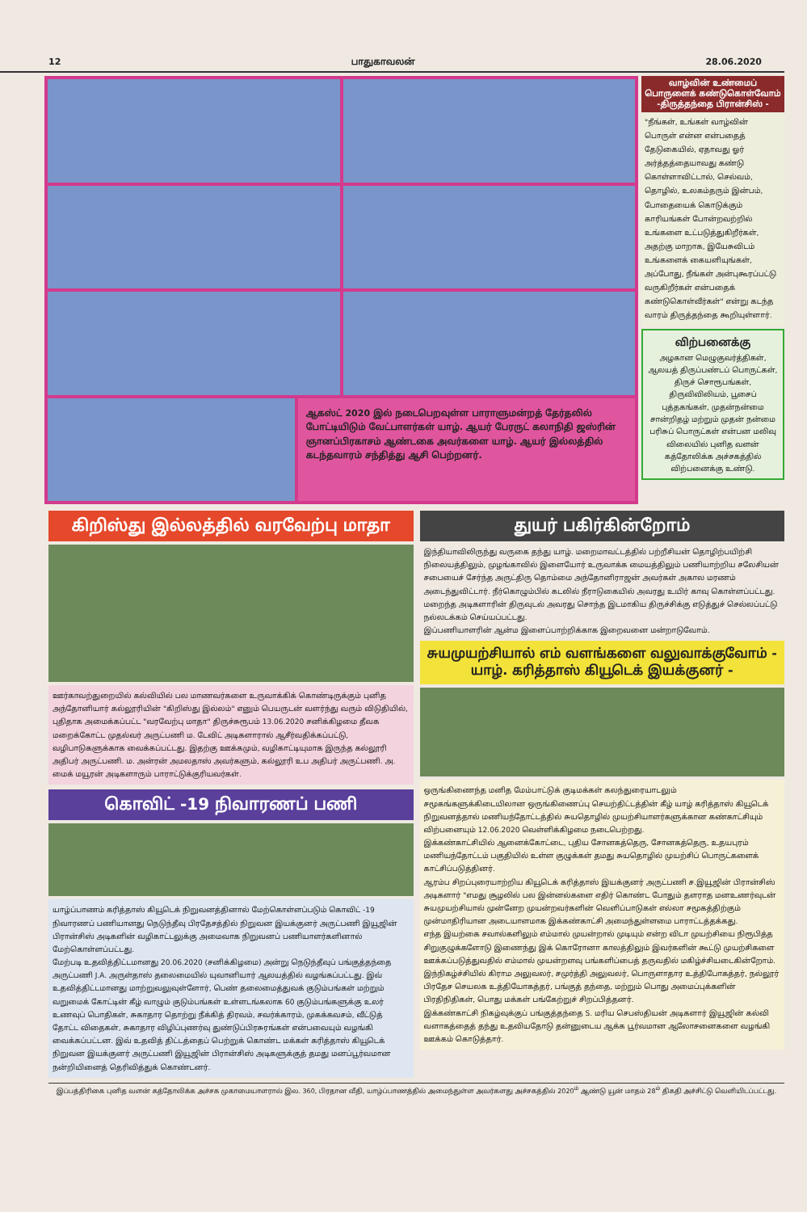12 பாதுகாவலன் 28.06.2020
ஆகஸ்ட் 2020 இல் நடைபெறவுள்ள பாராளுமன்றத் தேர்தலில் போட்டியிடும் வேட்பாளர்கள் யாழ். ஆயர் பேரருட் கலாநிதி ஜஸ்ரின் ஞானப்பிரகாசம் ஆண்டகை அவர்களை யாழ். ஆயர் இல்லத்தில் கடந்தவாரம் சந்தித்து ஆசி பெற்றனர்.
வாழ்வின் உண்மைப் பொருளைக் கண்டுகொள்வோம் -திருத்தந்தை பிரான்சிஸ் -
"நீங்கள், உங்கள் வாழ்வின் பொருள் என்ன என்பதைத் தேடுகையில், ஏதாவது ஓர் அர்த்தத்தையாவது கண்டு கொள்ளாவிட்டால், செல்வம், தொழில், உலகம்தரும் இன்பம், போதையைக் கொடுக்கும் காரியங்கள் போன்றவற்றில் உங்களை உட்படுத்துகிறீர்கள், அதற்கு மாறாக, இயேசுவிடம் உங்களைக் கையளியுங்கள், அப்போது, நீங்கள் அன்புகூரப்பட்டு வருகிறீர்கள் என்பதைக் கண்டுகொள்வீர்கள்" என்று கடந்த வாரம் திருத்தந்தை கூறியுள்ளார்.
விற்பனைக்கு
அழகான மெழுகுவர்த்திகள், ஆலயத் திருப்பண்டப் பொருட்கள், திருச் சொரூபங்கள், திருவிவிலியம், பூசைப் புத்தகங்கள், முதன்நன்மை சான்றிதழ் மற்றும் முதன் நன்மை பரிசுப் பொருட்கள் என்பன மலிவு விலையில் புனித வளன் கத்தோலிக்க அச்சகத்தில் விற்பனைக்கு உண்டு.
கிறிஸ்து இல்லத்தில் வரவேற்பு மாதா
ஊர்காவற்துறையில் கல்வியில் பல மாணவர்களை உருவாக்கிக் கொண்டிருக்கும் புனித அந்தோனியார் கல்லூரியின் "கிறிஸ்து இல்லம்" எனும் பெயருடன் வளர்ந்து வரும் விடுதியில், புதிதாக அமைக்கப்பட்ட "வரவேற்பு மாதா" திருச்சுரூபம் 13.06.2020 சனிக்கிழமை தீவக மறைக்கோட்ட முதல்வர் அருட்பணி ம. டேவிட் அடிகளாரால் ஆசீர்வதிக்கப்பட்டு, வழிபாடுகளுக்காக வைக்கப்பட்டது. இதற்கு ஊக்கமும், வழிகாட்டியுமாக இருந்த கல்லூரி அதிபர் அருட்பணி. ம. அன்ரன் அமலதாஸ் அவர்களும், கல்லூரி உப அதிபர் அருட்பணி. அ. மைக் மயூரன் அடிகளாரும் பாராட்டுக்குரியவர்கள்.
கொவிட் -19 நிவாரணப் பணி
யாழ்ப்பாணம் கரித்தாஸ் கியூடெக் நிறுவனத்தினால் மேற்கொள்ளப்படும் கொவிட் -19 நிவாரணப் பணியானது நெடுந்தீவு பிரதேசத்தில் நிறுவன இயக்குனர் அருட்பணி இயூஜின் பிரான்சிஸ் அடிகளின் வழிகாட்டலுக்கு அமைவாக நிறுவனப் பணியாளர்களினால் மேற்கொள்ளப்பட்டது.
மேற்படி உதவித்திட்டமானது 20.06.2020 (சனிக்கிழமை) அன்று நெடுந்தீவுப் பங்குத்தந்தை அருட்பணி J.A. அருள்தாஸ் தலைமையில் யுவானியார் ஆலயத்தில் வழங்கப்பட்டது. இவ் உதவித்திட்டமானது மாற்றுவலுவுள்ளோர், பெண் தலைமைத்துவக் குடும்பங்கள் மற்றும் வறுமைக் கோட்டின் கீழ் வாழும் குடும்பங்கள் உள்ளடங்கலாக 60 குடும்பங்களுக்கு உலர் உணவுப் பொதிகள், சுகாதார தொற்று நீக்கித் திரவம், சவர்க்காரம், முகக்கவசம், வீட்டுத் தோட்ட விதைகள், சுகாதார விழிப்புணர்வு துண்டுப்பிரசுரங்கள் என்பவையும் வழங்கி வைக்கப்பட்டன. இவ் உதவித் திட்டத்தைப் பெற்றுக் கொண்ட மக்கள் கரித்தாஸ் கியூடெக் நிறுவன இயக்குனர் அருட்பணி இயூஜின் பிரான்சிஸ் அடிகளுக்குத் தமது மனப்பூர்வமான நன்றியினைத் தெரிவித்துக் கொண்டனர்.
துயர் பகிர்கின்றோம்
இந்தியாவிலிருந்து வருகை தந்து யாழ். மறைமாவட்டத்தில் பற்றீசியன் தொழிற்பயிற்சி நிலையத்திலும், முழங்காவில் இளையோர் உருவாக்க மையத்திலும் பணியாற்றிய சலேசியன் சபையைச் சேர்ந்த அருட்திரு தொம்மை அந்தோனிராஜன் அவர்கள் அகால மரணம் அடைந்துவிட்டார். நீர்கொழும்பில் கடலில் நீராடுகையில் அவரது உயிர் காவு கொள்ளப்பட்டது. மறைந்த அடிகளாரின் திருவுடல் அவரது சொந்த இடமாகிய திருச்சிக்கு எடுத்துச் செல்லப்பட்டு நல்லடக்கம் செய்யப்பட்டது.
இப்பணியாளரின் ஆன்ம இளைப்பாற்றிக்காக இறைவனை மன்றாடுவோம்.
சுயமுயற்சியால் எம் வளங்களை வலுவாக்குவோம் - யாழ். கரித்தாஸ் கியூடெக் இயக்குனர் -
ஒருங்கிணைந்த மனித மேம்பாட்டுக் குடிமக்கள் கலந்துரையாடலும் சமூகங்களுக்கிடையிலான ஒருங்கிணைப்பு செயற்திட்டத்தின் கீழ் யாழ் கரித்தாஸ் கியூடெக் நிறுவனத்தால் மணியந்தோட்டத்தில் சுயதொழில் முயற்சியாளர்களுக்கான கண்காட்சியும் விற்பனையும் 12.06.2020 வெள்ளிக்கிழமை நடைபெற்றது.
இக்கண்காட்சியில் ஆனைக்கோட்டை, புதிய சோனகத்தெரு, சோனகத்தெரு, உதயபுரம் மணியந்தோட்டம் பகுதியில் உள்ள குழுக்கள் தமது சுயதொழில் முயற்சிப் பொருட்களைக் காட்சிப்படுத்தினர்.
ஆரம்ப சிறப்புரையாற்றிய கியூடெக் கரித்தாஸ் இயக்குனர் அருட்பணி ச.இயூஜின் பிரான்சிஸ் அடிகளார் "எமது சூழலில் பல இன்னல்களை எதிர் கொண்ட போதும் தளராத மனஉணர்வுடன் சுயமுயற்சியால் முன்னேற முயன்றவர்களின் வெளிப்பாடுகள் எல்லா சமூகத்திற்கும் முன்மாதிரியான அடையாளமாக இக்கண்காட்சி அமைந்துள்ளமை பாராட்டத்தக்கது.
எந்த இயற்கை சவால்களிலும் எம்மால் முயன்றால் முடியும் என்ற விடா முயற்சியை நிரூபித்த சிறுகுழுக்களோடு இணைந்து இக் கொரோனா காலத்திலும் இவர்களின் கூட்டு முயற்சிகளை ஊக்கப்படுத்துவதில் எம்மால் முயன்றளவு பங்களிப்பைத் தருவதில் மகிழ்ச்சியடைகின்றோம்.
இந்நிகழ்ச்சியில் கிராம அலுவலர், சமுர்த்தி அலுவலர், பொருளாதார உத்திபோகத்தர், நல்லூர் பிரதேச செயலக உத்தியோகத்தர், பங்குத் தந்தை, மற்றும் பொது அமைப்புக்களின் பிரதிநிதிகள், பொது மக்கள் பங்கேற்றுச் சிறப்பித்தனர்.
இக்கண்காட்சி நிகழ்வுக்குப் பங்குத்தந்தை S. மரிய செபஸ்தியன் அடிகளார் இயூஜின் கல்வி வளாகத்தைத் தந்து உதவியதோடு தன்னுடைய ஆக்க பூர்வமான ஆலோசனைகளை வழங்கி ஊக்கம் கொடுத்தார்.
இப்பத்திரிகை புனித வளன் கத்தோலிக்க அச்சக முகாமையாளரால் இல. 360, பிரதான வீதி, யாழ்ப்பாணத்தில் அமைந்துள்ள அவர்களது அச்சகத்தில் 2020<sup>ம்</sup> ஆண்டு யூன் மாதம் 28<sup>ம்</sup> திகதி அச்சிட்டு வெளியிடப்பட்டது.